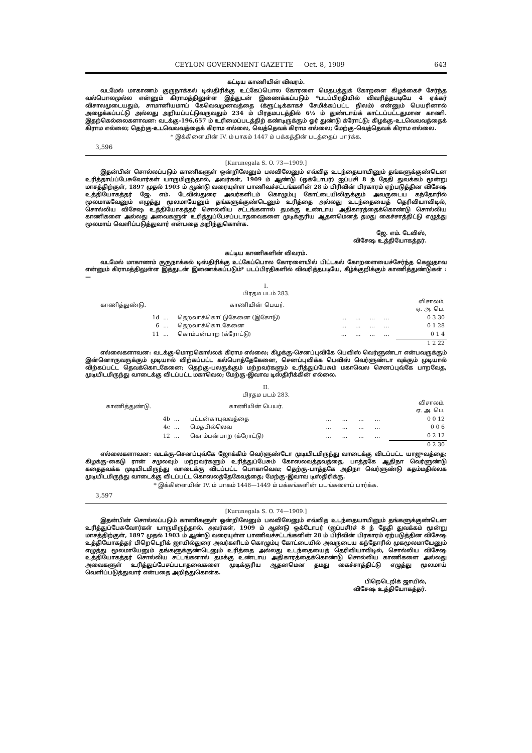CEYLON GOVERNMENT GAZETTE — Oct. 8, 1909 643
கட்டிய காணியின் விவரம்.
வடமேல் மாகாணம் குருநாக்கல் டிஸ்திரிக்கு உட்கேப்பொல கோரளை மெதபத்துக் கோறளை கிழக்கைச் சேர்ந்த வல்பொலமுல்ல என்னும் கிராமத்திலுள்ள இத்துடன் இணைக்கப்படும் *படப்பிரதியில் விவரித்தபடியே 4 ஏக்கர் விசாலமுடையதும், சாமானியமாய் கேவெவமுனவத்தை (க்ரூட்டிக்காகச் சேமிக்கப்பட்ட நிலம்) என்னும் பெயரினால் அழைக்கப்பட்டு அல்லது அறியப்பட்டுவருவதும் 234 ம் பிரதமபடத்தில் 6½ ம் துண்டாய்க் காட்டப்பட்டதுமான காணி. இதற்கெல்லைகளாவன: வடக்கு-196,657 ம் உரிமைப்படத்திற் கண்டிருக்கும் ஓர் துண்டு க்ரோட்டு; கிழக்கு-உடவெவவத்தைக் கிராம எல்லை; தெற்கு-உடவெவவத்தைக் கிராம எல்லை, வெத்தெவக் கிராம எல்லை; மேற்கு-வெத்தெவக் கிராம எல்லை.
* இக்கிளையின் IV. ம் பாகம் 1447 ம் பக்கத்தின் படத்தைப் பார்க்க.
3,596
[Kurunegala S. O. 73—1909.]
இதன்பின் சொல்லப்படும் காணிகளுள் ஒன்றிலேனும் பலவிலேனும் எவ்வித உடந்தையாயினும் தங்களுக்குண்டென உரித்தாய்ப்பேசுவோர்கள் யாருமிருந்தால், அவர்கள், 1909 ம் ஆண்டு (ஒக்டோபர்) ஐப்பசி 8 ந் தேதி துவக்கம் மூன்று மாசத்திற்குள், 1897 முதல் 1903 ம் ஆண்டு வரையுள்ள பாணிவச்சட்டங்களின் 28 ம் பிரிவின் பிரகாரம் ஏற்படுத்தின விசேஷ உத்தியோகத்தர் ஜே. எம். டேவிஸ்துரை அவர்களிடம் கொழும்பு கோட்டையிலிருக்கும் அவருடைய கந்தோரில் மூலமாகவேனும் எழுத்து மூலமாயேனும் தங்களுக்குண்டெனும் உரித்தை அல்லது உடந்தையைத் தெரிவியாவிடில், சொல்லிய விசேஷ உத்தியோகத்தர் சொல்லிய சட்டங்களால் தமக்கு உண்டாய அதிகாரத்தைக்கொண்டு சொல்லிய காணிகளை அல்லது அவைகளுள் உரித்துப்பேசப்படாதவைகளை முடிக்குரிய ஆதனமெனத் தமது கைச்சாத்திட்டு எழுத்து மூலமாய் வெளிப்படுத்துவார் என்பதை அறிந்துகொள்க.
ஜே. எம். டேவிஸ்,
விசேஷ உத்தியோகத்தர்.
கட்டிய காணிகளின் விவரம்.
வடமேல் மாகாணம் குருநாக்கல் டிஸ்திரிக்கு உட்கேப்பொல கோரளையில் பிட்டகல் கோறளையைச்சேர்ந்த கெலுதாவ என்னும் கிராமத்திலுள்ள இத்துடன் இணைக்கப்படும்* படப்பிரதிகளில் விவரித்தபடியே, கீழ்க்குறிக்கும் காணித்துண்டுகள் :—
I.
பிரதம படம் 283.
| காணித்துண்டு. | | காணியின் பெயர். | | | | | விசாலம். ஏ. அ. பெ. |
| --- | --- | --- | --- | --- | --- | --- | --- |
| 1d | ... | தெறவாக்கொட்டுகேனை (இகோடு) | ... | ... | ... | ... | 0 3 30 |
| 6 | ... | தெறவாக்கொடகேனை | ... | ... | ... | ... | 0 1 28 |
| 11 | ... | கொம்பன்பாற (க்ரோட்டு) | ... | ... | ... | ... | 0 1 4 |
| | | | | | | | 1 2 22 |
எல்லைகளாவன: வடக்கு-மொறகொல்லக் கிராம எல்லை; கிழக்கு-செனப்புவிகே பெவிஸ் வெர்ளுண்டா என்பவருக்கும் இன்னொருவருக்கும் முடியால் விற்கப்பட்ட கல்பொத்தேகேனை, செனப்புவிக்க பெவிஸ் வெர்ளுண்டா வுக்கும் முடியால் விற்கப்பட்ட தெவக்கொடகேனை; தெற்கு-பலருக்கும் மற்றவர்களும் உரித்துப்பேசும் மகாவெல செனப்புவ்கே பாறவேத, முடியிடமிருந்து வாடைக்கு விடப்பட்ட மகாவெல; மேற்கு-இவாவ டிஸ்திரிக்கின் எல்லை.
II.
பிரதம படம் 283.
| காணித்துண்டு. | | காணியின் பெயர். | | | | | விசாலம். ஏ. அ. பெ. |
| --- | --- | --- | --- | --- | --- | --- | --- |
| 4b | ... | பட்டன்காபுவவத்தை | ... | ... | ... | ... | 0 0 12 |
| 4c | ... | மெதபில்லெவ | ... | ... | ... | ... | 0 0 6 |
| 12 | ... | கொம்பன்பாற (க்ரோட்டு) | ... | ... | ... | ... | 0 2 12 |
| | | | | | | | 0 2 30 |
எல்லைகளாவன: வடக்கு-செனப்புவ்கே ஜோக்கிம் வெர்ளுண்டோ முடியிடமிருந்து வாடைக்கு விடப்பட்ட யாஜுவத்தை; கிழக்கு-கைடு ரான் சமுலவும் மற்றவர்களும் உரித்துப்பேசும் கோஸலவத்தவத்தை, பாத்தகே ஆதிநா வெர்ளுண்டு கதைதவக்க முடியிடமிருந்து வாடைக்கு விடப்பட்ட பொகாவெவ; தெற்கு-பாத்தகே அதிநா வெர்ளுண்டு கதம்மதில்லக முடியிடமிருந்து வாடைக்கு விடப்பட்ட கொஸலத்தேகேவத்தை; மேற்கு-இவாவ டிஸ்திரிக்கு.
* இக்கிளையின் IV. ம் பாகம் 1448—1449 ம் பக்கங்களின் படங்களைப் பார்க்க.
3,597
[Kurunegala S. O. 74—1909.]
இதன்பின் சொல்லப்படும் காணிகளுள் ஒன்றிலேனும் பலவிலேனும் எவ்வித உடந்தையாயினும் தங்களுக்குண்டென உரித்துப்பேசுவோர்கள் யாருமிருந்தால், அவர்கள், 1909 ம் ஆண்டு ஒக்டோபர் (ஐப்பசி)ச் 8 ந் தேதி துவக்கம் மூன்று மாசத்திற்குள், 1897 முதல் 1903 ம் ஆண்டு வரையுள்ள பாணிவச்சட்டங்களின் 28 ம் பிரிவின் பிரகாரம் ஏற்படுத்தின விசேஷ உத்தியோகத்தர் பிறெடெறிக் ஜாயில்துரை அவர்களிடம் கொழும்பு கோட்டையில் அவருடைய கந்தோரில் முகமூலமாயேனும் எழுத்து மூலமாயேனும் தங்களுக்குண்டெனும் உரித்தை அல்லது உடந்தையைத் தெரிவியாவிடில், சொல்லிய விசேஷ உத்தியோகத்தர் சொல்லிய சட்டங்களால் தமக்கு உண்டாய அதிகாரத்தைக்கொண்டு சொல்லிய காணிகளை அல்லது அவைகளுள் உரித்துப்பேசப்படாதவைகளை முடிக்குரிய ஆதனமென தமது கைச்சாத்திட்டு எழுத்து மூலமாய் வெளிப்படுத்துவார் என்பதை அறிந்துகொள்க.
பிறெடெறிக் ஜாயில்,
விசேஷ உத்தியோகத்தர்.